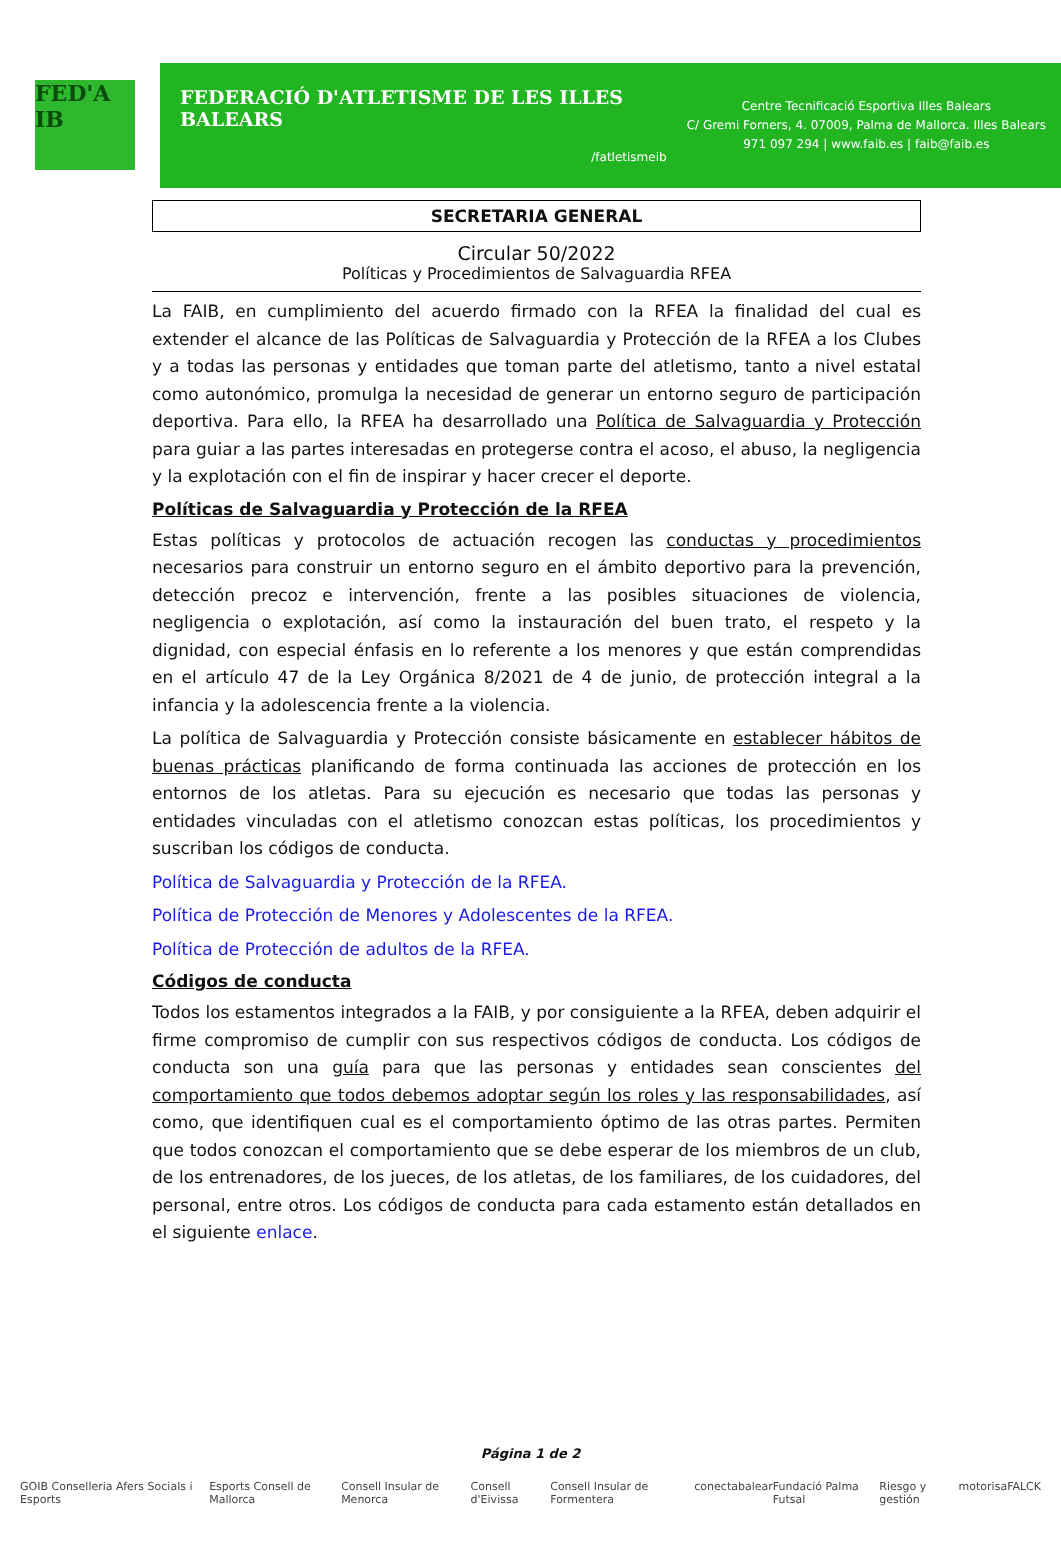FED'A IB
FEDERACIÓ D'ATLETISME DE LES ILLES BALEARS
/fatletismeib
Centre Tecnificació Esportiva Illes Balears
C/ Gremi Forners, 4. 07009, Palma de Mallorca. Illes Balears
971 097 294 | www.faib.es | faib@faib.es
SECRETARIA GENERAL
Circular 50/2022
Políticas y Procedimientos de Salvaguardia RFEA
La FAIB, en cumplimiento del acuerdo firmado con la RFEA la finalidad del cual es extender el alcance de las Políticas de Salvaguardia y Protección de la RFEA a los Clubes y a todas las personas y entidades que toman parte del atletismo, tanto a nivel estatal como autonómico, promulga la necesidad de generar un entorno seguro de participación deportiva. Para ello, la RFEA ha desarrollado una Política de Salvaguardia y Protección para guiar a las partes interesadas en protegerse contra el acoso, el abuso, la negligencia y la explotación con el fin de inspirar y hacer crecer el deporte.
Políticas de Salvaguardia y Protección de la RFEA
Estas políticas y protocolos de actuación recogen las conductas y procedimientos necesarios para construir un entorno seguro en el ámbito deportivo para la prevención, detección precoz e intervención, frente a las posibles situaciones de violencia, negligencia o explotación, así como la instauración del buen trato, el respeto y la dignidad, con especial énfasis en lo referente a los menores y que están comprendidas en el artículo 47 de la Ley Orgánica 8/2021 de 4 de junio, de protección integral a la infancia y la adolescencia frente a la violencia.
La política de Salvaguardia y Protección consiste básicamente en establecer hábitos de buenas prácticas planificando de forma continuada las acciones de protección en los entornos de los atletas. Para su ejecución es necesario que todas las personas y entidades vinculadas con el atletismo conozcan estas políticas, los procedimientos y suscriban los códigos de conducta.
Política de Salvaguardia y Protección de la RFEA.
Política de Protección de Menores y Adolescentes de la RFEA.
Política de Protección de adultos de la RFEA.
Códigos de conducta
Todos los estamentos integrados a la FAIB, y por consiguiente a la RFEA, deben adquirir el firme compromiso de cumplir con sus respectivos códigos de conducta. Los códigos de conducta son una guía para que las personas y entidades sean conscientes del comportamiento que todos debemos adoptar según los roles y las responsabilidades, así como, que identifiquen cual es el comportamiento óptimo de las otras partes. Permiten que todos conozcan el comportamiento que se debe esperar de los miembros de un club, de los entrenadores, de los jueces, de los atletas, de los familiares, de los cuidadores, del personal, entre otros. Los códigos de conducta para cada estamento están detallados en el siguiente enlace.
Página 1 de 2
GOIB Conselleria Afers Socials i Esports Esports Consell de Mallorca Consell Insular de Menorca Consell d'Eivissa Consell Insular de Formentera conectabalear Fundació Palma Futsal Riesgo y gestión motorisa FALCK